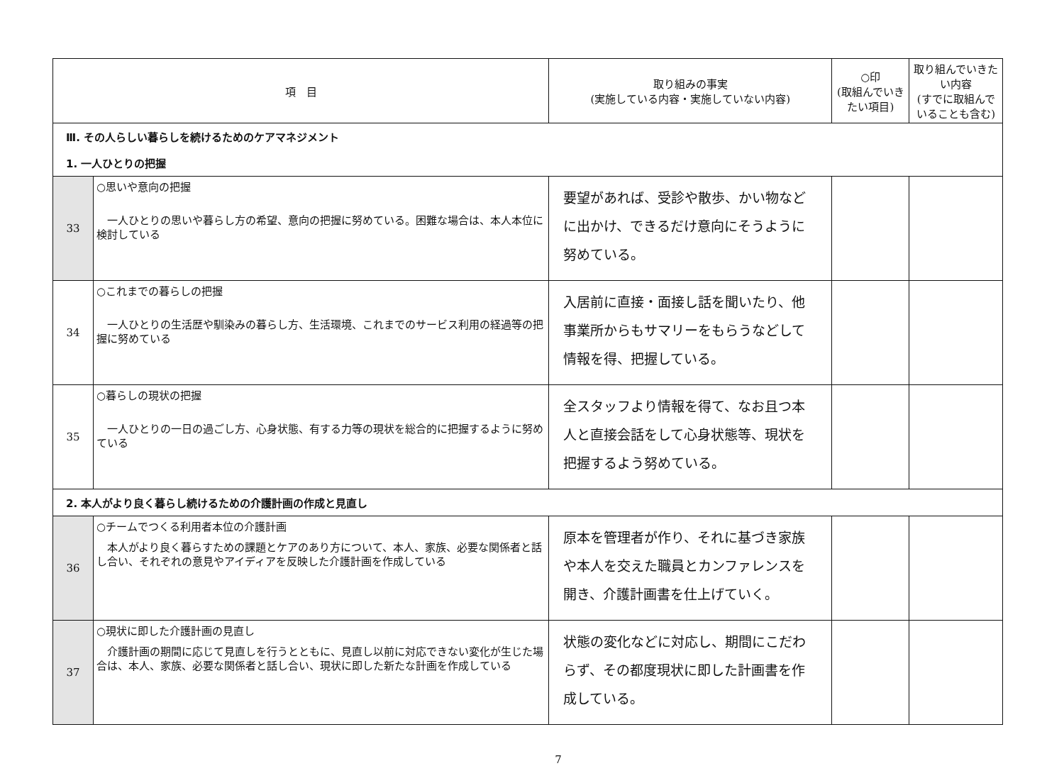| 項 目 | | 取り組みの事実 (実施している内容・実施していない内容) | ○印 (取組んでいきたい項目) | 取り組んでいきたい内容 (すでに取組んでいることも含む) |
| --- | --- | --- | --- | --- |
| Ⅲ. その人らしい暮らしを続けるためのケアマネジメント | | | | |
| 1. 一人ひとりの把握 | | | | |
| 33 | ○思いや意向の把握 一人ひとりの思いや暮らし方の希望、意向の把握に努めている。困難な場合は、本人本位に検討している | 要望があれば、受診や散歩、かい物などに出かけ、できるだけ意向にそうように努めている。 | | |
| 34 | ○これまでの暮らしの把握 一人ひとりの生活歴や馴染みの暮らし方、生活環境、これまでのサービス利用の経過等の把握に努めている | 入居前に直接・面接し話を聞いたり、他事業所からもサマリーをもらうなどして情報を得、把握している。 | | |
| 35 | ○暮らしの現状の把握 一人ひとりの一日の過ごし方、心身状態、有する力等の現状を総合的に把握するように努めている | 全スタッフより情報を得て、なお且つ本人と直接会話をして心身状態等、現状を把握するよう努めている。 | | |
| 2. 本人がより良く暮らし続けるための介護計画の作成と見直し | | | | |
| 36 | ○チームでつくる利用者本位の介護計画 本人がより良く暮らすための課題とケアのあり方について、本人、家族、必要な関係者と話し合い、それぞれの意見やアイディアを反映した介護計画を作成している | 原本を管理者が作り、それに基づき家族や本人を交えた職員とカンファレンスを開き、介護計画書を仕上げていく。 | | |
| 37 | ○現状に即した介護計画の見直し 介護計画の期間に応じて見直しを行うとともに、見直し以前に対応できない変化が生じた場合は、本人、家族、必要な関係者と話し合い、現状に即した新たな計画を作成している | 状態の変化などに対応し、期間にこだわらず、その都度現状に即した計画書を作成している。 | | |
7